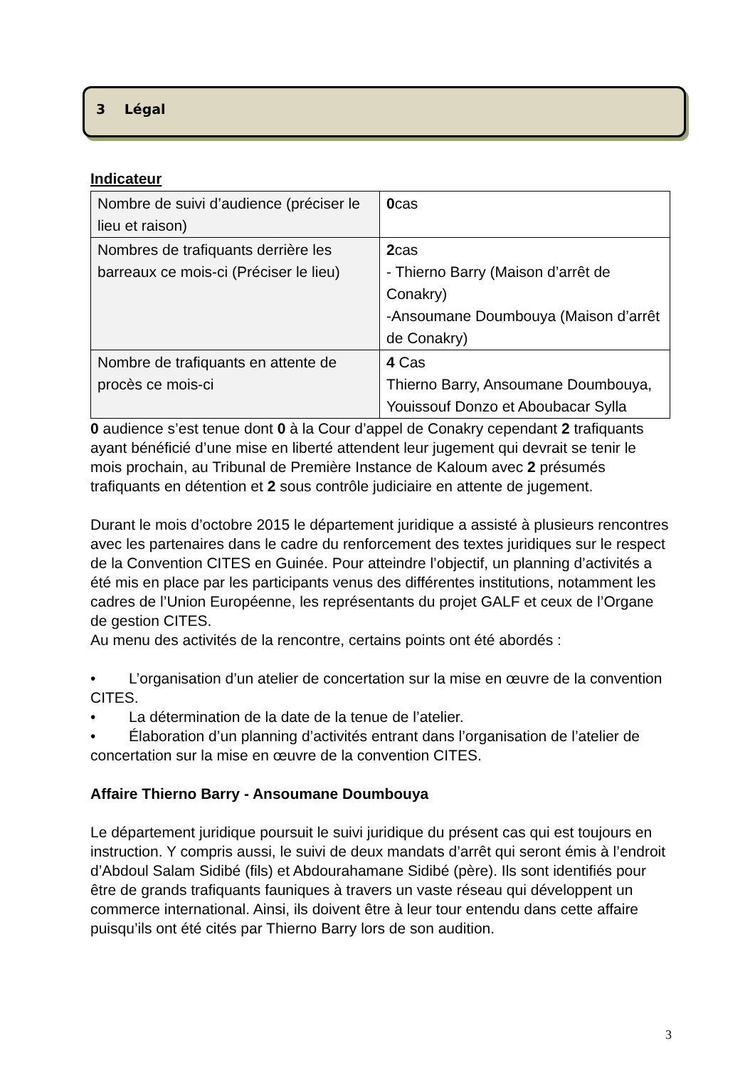3 Légal
Indicateur
| Nombre de suivi d’audience (préciser le lieu et raison) | 0 cas |
| Nombres de trafiquants derrière les barreaux ce mois-ci (Préciser le lieu) | 2 cas - Thierno Barry (Maison d’arrêt de Conakry) -Ansoumane Doumbouya (Maison d’arrêt de Conakry) |
| Nombre de trafiquants en attente de procès ce mois-ci | 4 Cas Thierno Barry, Ansoumane Doumbouya, Youissouf Donzo et Aboubacar Sylla |
0 audience s’est tenue dont 0 à la Cour d’appel de Conakry cependant 2 trafiquants ayant bénéficié d’une mise en liberté attendent leur jugement qui devrait se tenir le mois prochain, au Tribunal de Première Instance de Kaloum avec 2 présumés trafiquants en détention et 2 sous contrôle judiciaire en attente de jugement.
Durant le mois d’octobre 2015 le département juridique a assisté à plusieurs rencontres avec les partenaires dans le cadre du renforcement des textes juridiques sur le respect de la Convention CITES en Guinée. Pour atteindre l’objectif, un planning d’activités a été mis en place par les participants venus des différentes institutions, notamment les cadres de l’Union Européenne, les représentants du projet GALF et ceux de l’Organe de gestion CITES.
Au menu des activités de la rencontre, certains points ont été abordés :
• L’organisation d’un atelier de concertation sur la mise en œuvre de la convention CITES.
• La détermination de la date de la tenue de l’atelier.
• Élaboration d’un planning d’activités entrant dans l’organisation de l’atelier de concertation sur la mise en œuvre de la convention CITES.
Affaire Thierno Barry - Ansoumane Doumbouya
Le département juridique poursuit le suivi juridique du présent cas qui est toujours en instruction. Y compris aussi, le suivi de deux mandats d’arrêt qui seront émis à l’endroit d’Abdoul Salam Sidibé (fils) et Abdourahamane Sidibé (père). Ils sont identifiés pour être de grands trafiquants fauniques à travers un vaste réseau qui développent un commerce international. Ainsi, ils doivent être à leur tour entendu dans cette affaire puisqu’ils ont été cités par Thierno Barry lors de son audition.
3